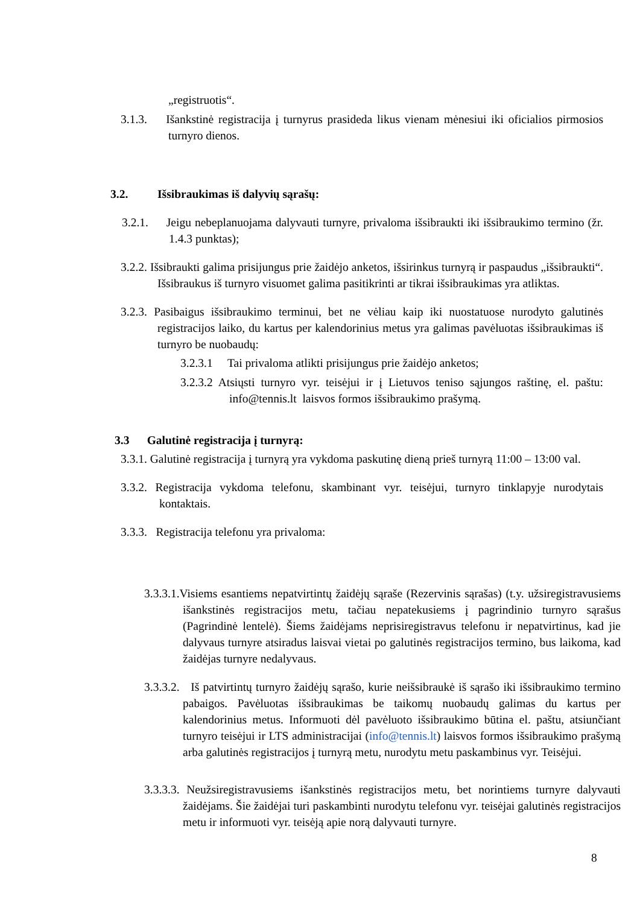„registruotis“.
3.1.3. Išankstinė registracija į turnyrus prasideda likus vienam mėnesiui iki oficialios pirmosios turnyro dienos.
3.2. Išsibraukimas iš dalyvių sąrašų:
3.2.1. Jeigu nebeplanuojama dalyvauti turnyre, privaloma išsibraukti iki išsibraukimo termino (žr. 1.4.3 punktas);
3.2.2. Išsibraukti galima prisijungus prie žaidėjo anketos, išsirinkus turnyrą ir paspaudus „išsibraukti“. Išsibraukus iš turnyro visuomet galima pasitikrinti ar tikrai išsibraukimas yra atliktas.
3.2.3. Pasibaigus išsibraukimo terminui, bet ne vėliau kaip iki nuostatuose nurodyto galutinės registracijos laiko, du kartus per kalendorinius metus yra galimas pavėluotas išsibraukimas iš turnyro be nuobaudų:
3.2.3.1 Tai privaloma atlikti prisijungus prie žaidėjo anketos;
3.2.3.2 Atsiųsti turnyro vyr. teisėjui ir į Lietuvos teniso sąjungos raštinę, el. paštu: info@tennis.lt laisvos formos išsibraukimo prašymą.
3.3 Galutinė registracija į turnyrą:
3.3.1. Galutinė registracija į turnyrą yra vykdoma paskutinę dieną prieš turnyrą 11:00 – 13:00 val.
3.3.2. Registracija vykdoma telefonu, skambinant vyr. teisėjui, turnyro tinklapyje nurodytais kontaktais.
3.3.3. Registracija telefonu yra privaloma:
3.3.3.1.Visiems esantiems nepatvirtintų žaidėjų sąraše (Rezervinis sąrašas) (t.y. užsiregistravusiems išankstinės registracijos metu, tačiau nepatekusiems į pagrindinio turnyro sąrašus (Pagrindinė lentelė). Šiems žaidėjams neprisiregistravus telefonu ir nepatvirtinus, kad jie dalyvaus turnyre atsiradus laisvai vietai po galutinės registracijos termino, bus laikoma, kad žaidėjas turnyre nedalyvaus.
3.3.3.2. Iš patvirtintų turnyro žaidėjų sąrašo, kurie neišsibraukė iš sąrašo iki išsibraukimo termino pabaigos. Pavėluotas išsibraukimas be taikomų nuobaudų galimas du kartus per kalendorinius metus. Informuoti dėl pavėluoto išsibraukimo būtina el. paštu, atsiunčiant turnyro teisėjui ir LTS administracijai (info@tennis.lt) laisvos formos išsibraukimo prašymą arba galutinės registracijos į turnyrą metu, nurodytu metu paskambinus vyr. Teisėjui.
3.3.3.3. Neužsiregistravusiems išankstinės registracijos metu, bet norintiems turnyre dalyvauti žaidėjams. Šie žaidėjai turi paskambinti nurodytu telefonu vyr. teisėjai galutinės registracijos metu ir informuoti vyr. teisėją apie norą dalyvauti turnyre.
8